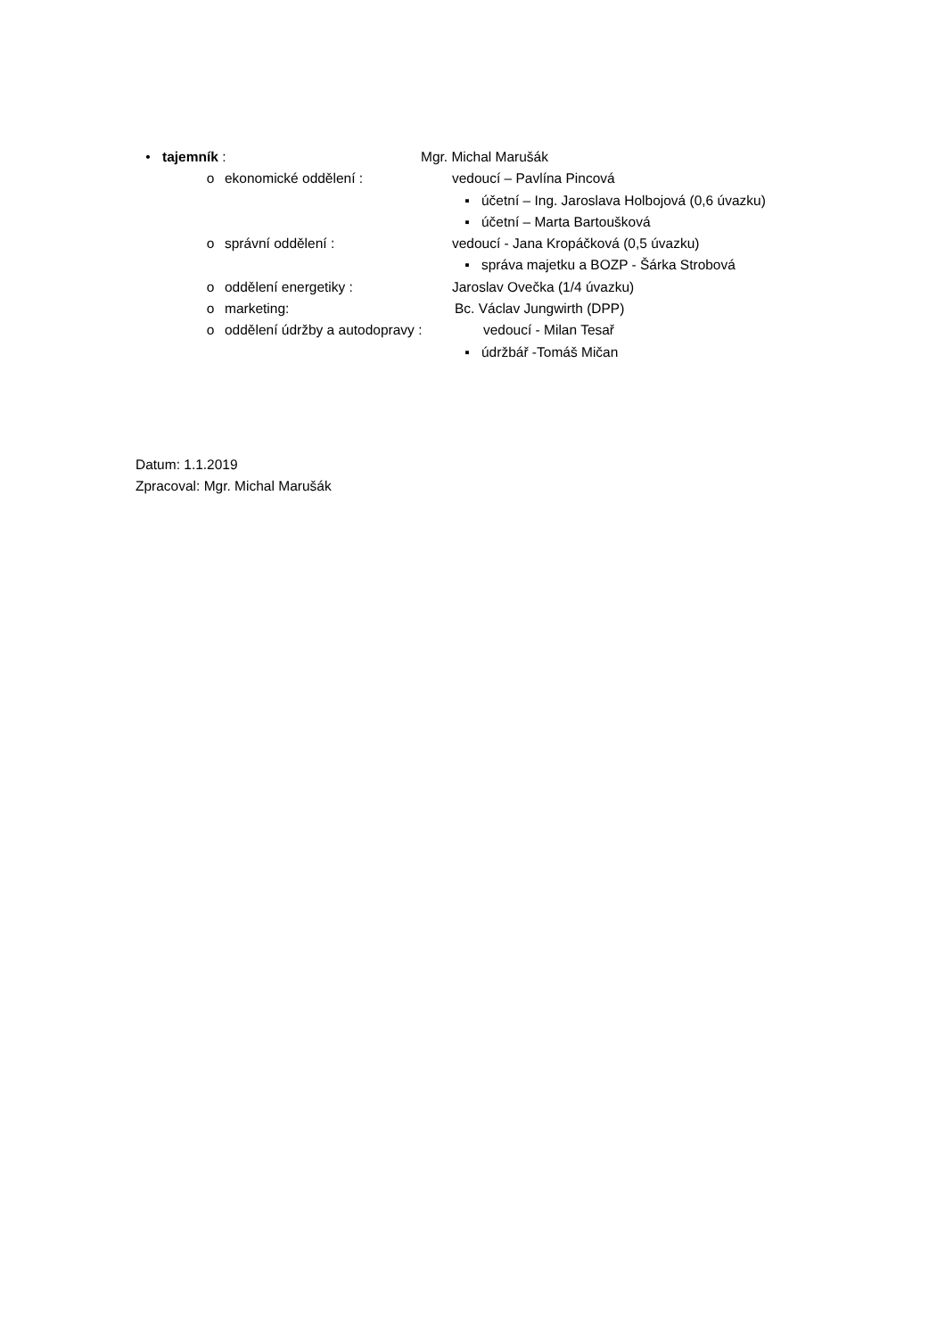• tajemník : Mgr. Michal Marušák
o ekonomické oddělení : vedoucí – Pavlína Pincová
▪ účetní – Ing. Jaroslava Holbojová (0,6 úvazku)
▪ účetní – Marta Bartoušková
o správní oddělení : vedoucí - Jana Kropáčková (0,5 úvazku)
▪ správa majetku a BOZP - Šárka Strobová
o oddělení energetiky : Jaroslav Ovečka (1/4 úvazku)
o marketing: Bc. Václav Jungwirth (DPP)
o oddělení údržby a autodopravy : vedoucí - Milan Tesař
▪ údržbář -Tomáš Mičan
Datum: 1.1.2019
Zpracoval: Mgr. Michal Marušák